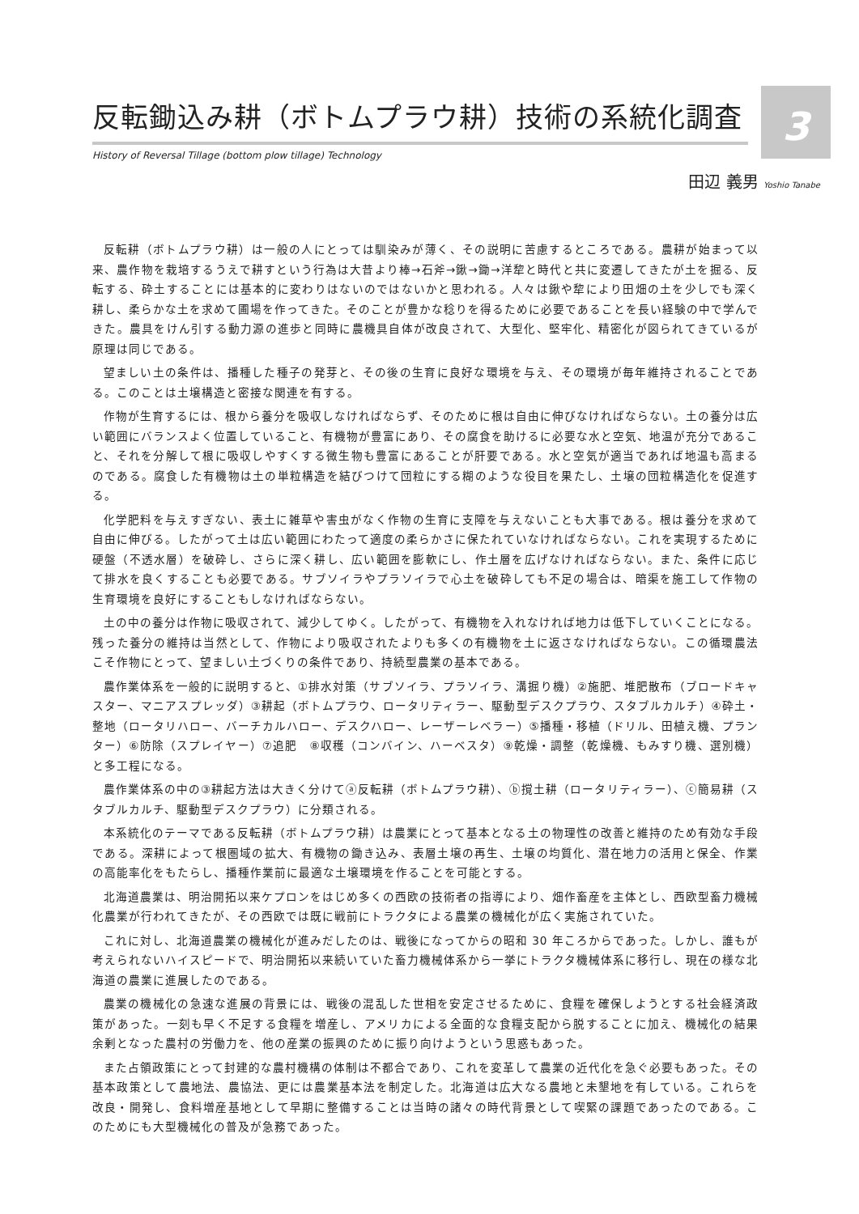3
反転鋤込み耕（ボトムプラウ耕）技術の系統化調査
History of Reversal Tillage (bottom plow tillage) Technology
田辺 義男 Yoshio Tanabe
反転耕（ボトムプラウ耕）は一般の人にとっては馴染みが薄く、その説明に苦慮するところである。農耕が始まって以来、農作物を栽培するうえで耕すという行為は大昔より棒→石斧→鍬→鋤→洋犂と時代と共に変遷してきたが土を掘る、反転する、砕土することには基本的に変わりはないのではないかと思われる。人々は鍬や犂により田畑の土を少しでも深く耕し、柔らかな土を求めて圃場を作ってきた。そのことが豊かな稔りを得るために必要であることを長い経験の中で学んできた。農具をけん引する動力源の進歩と同時に農機具自体が改良されて、大型化、堅牢化、精密化が図られてきているが原理は同じである。
望ましい土の条件は、播種した種子の発芽と、その後の生育に良好な環境を与え、その環境が毎年維持されることである。このことは土壌構造と密接な関連を有する。
作物が生育するには、根から養分を吸収しなければならず、そのために根は自由に伸びなければならない。土の養分は広い範囲にバランスよく位置していること、有機物が豊富にあり、その腐食を助けるに必要な水と空気、地温が充分であること、それを分解して根に吸収しやすくする微生物も豊富にあることが肝要である。水と空気が適当であれば地温も高まるのである。腐食した有機物は土の単粒構造を結びつけて団粒にする糊のような役目を果たし、土壌の団粒構造化を促進する。
化学肥料を与えすぎない、表土に雑草や害虫がなく作物の生育に支障を与えないことも大事である。根は養分を求めて自由に伸びる。したがって土は広い範囲にわたって適度の柔らかさに保たれていなければならない。これを実現するために硬盤（不透水層）を破砕し、さらに深く耕し、広い範囲を膨軟にし、作土層を広げなければならない。また、条件に応じて排水を良くすることも必要である。サブソイラやプラソイラで心土を破砕しても不足の場合は、暗渠を施工して作物の生育環境を良好にすることもしなければならない。
土の中の養分は作物に吸収されて、減少してゆく。したがって、有機物を入れなければ地力は低下していくことになる。残った養分の維持は当然として、作物により吸収されたよりも多くの有機物を土に返さなければならない。この循環農法こそ作物にとって、望ましい土づくりの条件であり、持続型農業の基本である。
農作業体系を一般的に説明すると、①排水対策（サブソイラ、プラソイラ、溝掘り機）②施肥、堆肥散布（ブロードキャスター、マニアスプレッダ）③耕起（ボトムプラウ、ロータリティラー、駆動型デスクプラウ、スタブルカルチ）④砕土・整地（ロータリハロー、バーチカルハロー、デスクハロー、レーザーレベラー）⑤播種・移植（ドリル、田植え機、プランター）⑥防除（スプレイヤー）⑦追肥　⑧収穫（コンバイン、ハーベスタ）⑨乾燥・調整（乾燥機、もみすり機、選別機）と多工程になる。
農作業体系の中の③耕起方法は大きく分けてⓐ反転耕（ボトムプラウ耕）、ⓑ撹土耕（ロータリティラー）、ⓒ簡易耕（スタブルカルチ、駆動型デスクプラウ）に分類される。
本系統化のテーマである反転耕（ボトムプラウ耕）は農業にとって基本となる土の物理性の改善と維持のため有効な手段である。深耕によって根圏域の拡大、有機物の鋤き込み、表層土壌の再生、土壌の均質化、潜在地力の活用と保全、作業の高能率化をもたらし、播種作業前に最適な土壌環境を作ることを可能とする。
北海道農業は、明治開拓以来ケプロンをはじめ多くの西欧の技術者の指導により、畑作畜産を主体とし、西欧型畜力機械化農業が行われてきたが、その西欧では既に戦前にトラクタによる農業の機械化が広く実施されていた。
これに対し、北海道農業の機械化が進みだしたのは、戦後になってからの昭和 30 年ころからであった。しかし、誰もが考えられないハイスピードで、明治開拓以来続いていた畜力機械体系から一挙にトラクタ機械体系に移行し、現在の様な北海道の農業に進展したのである。
農業の機械化の急速な進展の背景には、戦後の混乱した世相を安定させるために、食糧を確保しようとする社会経済政策があった。一刻も早く不足する食糧を増産し、アメリカによる全面的な食糧支配から脱することに加え、機械化の結果余剰となった農村の労働力を、他の産業の振興のために振り向けようという思惑もあった。
また占領政策にとって封建的な農村機構の体制は不都合であり、これを変革して農業の近代化を急ぐ必要もあった。その基本政策として農地法、農協法、更には農業基本法を制定した。北海道は広大なる農地と未墾地を有している。これらを改良・開発し、食料増産基地として早期に整備することは当時の諸々の時代背景として喫緊の課題であったのである。このためにも大型機械化の普及が急務であった。